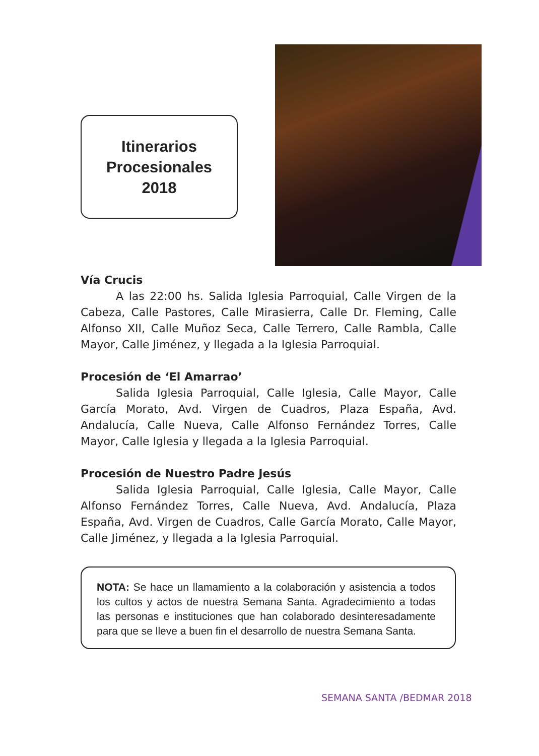Itinerarios
Procesionales
2018
Vía Crucis
A las 22:00 hs. Salida Iglesia Parroquial, Calle Virgen de la Cabeza, Calle Pastores, Calle Mirasierra, Calle Dr. Fleming, Calle Alfonso XII, Calle Muñoz Seca, Calle Terrero, Calle Rambla, Calle Mayor, Calle Jiménez, y llegada a la Iglesia Parroquial.
Procesión de ‘El Amarrao’
Salida Iglesia Parroquial, Calle Iglesia, Calle Mayor, Calle García Morato, Avd. Virgen de Cuadros, Plaza España, Avd. Andalucía, Calle Nueva, Calle Alfonso Fernández Torres, Calle Mayor, Calle Iglesia y llegada a la Iglesia Parroquial.
Procesión de Nuestro Padre Jesús
Salida Iglesia Parroquial, Calle Iglesia, Calle Mayor, Calle Alfonso Fernández Torres, Calle Nueva, Avd. Andalucía, Plaza España, Avd. Virgen de Cuadros, Calle García Morato, Calle Mayor, Calle Jiménez, y llegada a la Iglesia Parroquial.
NOTA: Se hace un llamamiento a la colaboración y asistencia a todos los cultos y actos de nuestra Semana Santa. Agradecimiento a todas las personas e instituciones que han colaborado desinteresadamente para que se lleve a buen fin el desarrollo de nuestra Semana Santa.
SEMANA SANTA /BEDMAR 2018